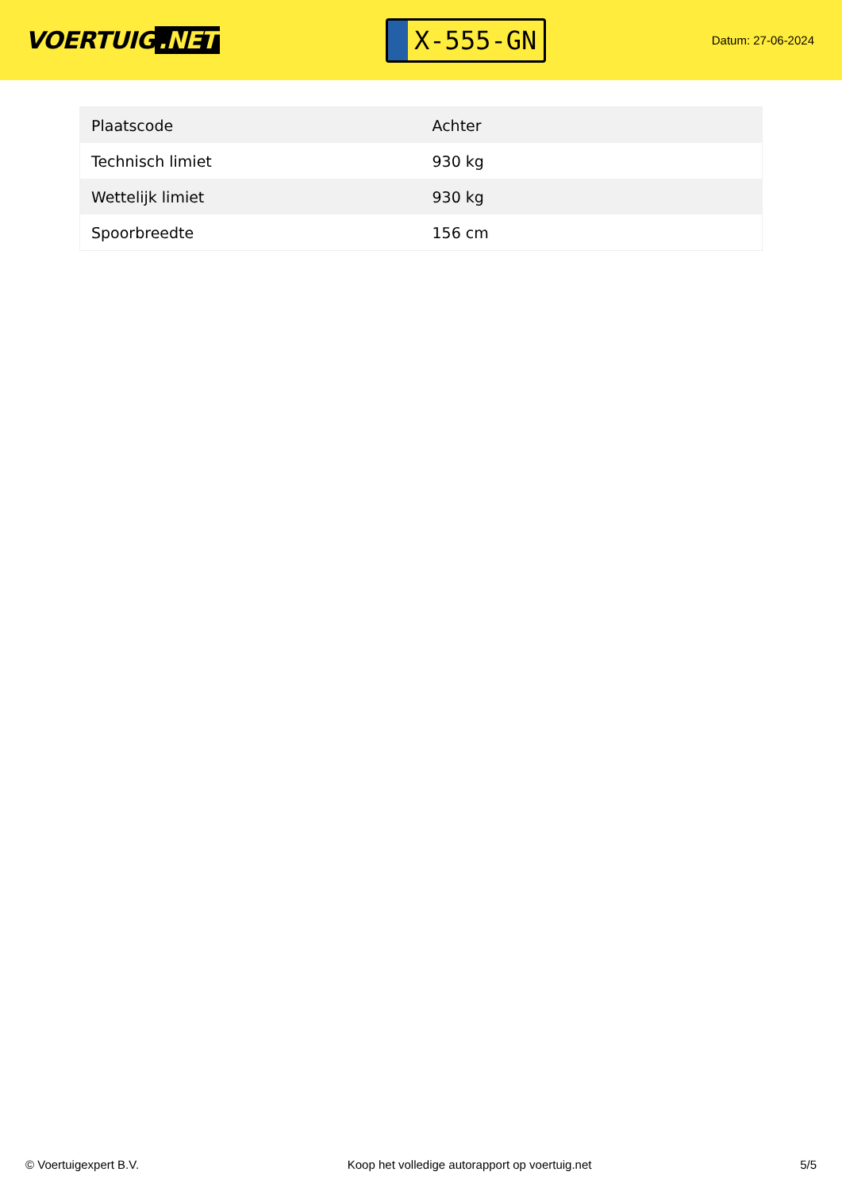VOERTUIG.NET
X-555-GN
Datum: 27-06-2024
| Plaatscode | Achter |
| Technisch limiet | 930 kg |
| Wettelijk limiet | 930 kg |
| Spoorbreedte | 156 cm |
© Voertuigexpert B.V. Koop het volledige autorapport op voertuig.net 5/5